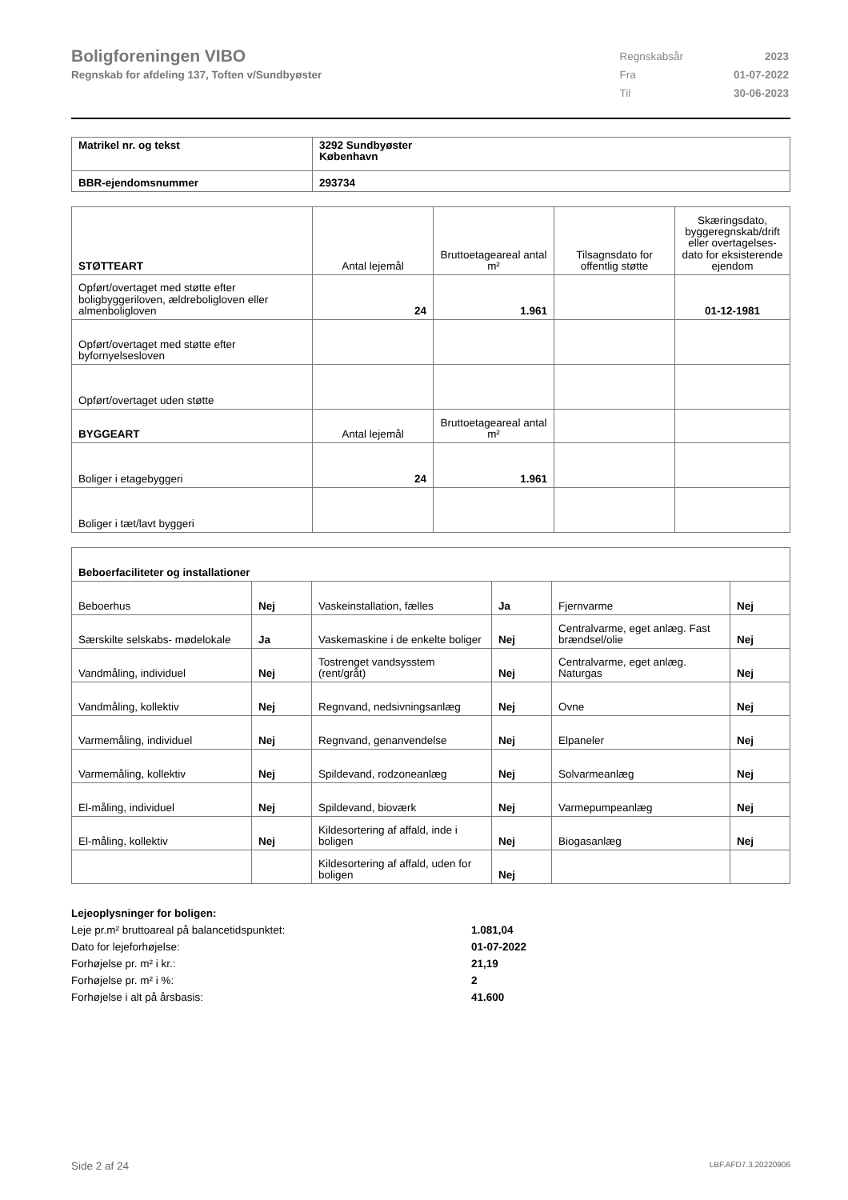Boligforeningen VIBO
Regnskab for afdeling 137, Toften v/Sundbyøster
| Regnskabsår | 2023 |
| Fra | 01-07-2022 |
| Til | 30-06-2023 |
| Matrikel nr. og tekst | 3292 Sundbyøster København |
| BBR-ejendomsnummer | 293734 |
| STØTTEART | Antal lejemål | Bruttoetageareal antal m² | Tilsagnsdato for offentlig støtte | Skæringsdato, byggeregnskab/drift eller overtagelses-dato for eksisterende ejendom |
| --- | --- | --- | --- | --- |
| Opført/overtaget med støtte efter boligbyggeriloven, ældreboligloven eller almenboligloven | 24 | 1.961 | | 01-12-1981 |
| Opført/overtaget med støtte efter byfornyelsesloven | | | | |
| Opført/overtaget uden støtte | | | | |
| BYGGEART | Antal lejemål | Bruttoetageareal antal m² | | |
| Boliger i etagebyggeri | 24 | 1.961 | | |
| Boliger i tæt/lavt byggeri | | | | |
| Beboerfaciliteter og installationer | | | | | |
| Beboerhus | Nej | Vaskeinstallation, fælles | Ja | Fjernvarme | Nej |
| Særskilte selskabs- mødelokale | Ja | Vaskemaskine i de enkelte boliger | Nej | Centralvarme, eget anlæg. Fast brændsel/olie | Nej |
| Vandmåling, individuel | Nej | Tostrenget vandsysstem (rent/gråt) | Nej | Centralvarme, eget anlæg. Naturgas | Nej |
| Vandmåling, kollektiv | Nej | Regnvand, nedsivningsanlæg | Nej | Ovne | Nej |
| Varmemåling, individuel | Nej | Regnvand, genanvendelse | Nej | Elpaneler | Nej |
| Varmemåling, kollektiv | Nej | Spildevand, rodzoneanlæg | Nej | Solvarmeanlæg | Nej |
| El-måling, individuel | Nej | Spildevand, bioværk | Nej | Varmepumpeanlæg | Nej |
| El-måling, kollektiv | Nej | Kildesortering af affald, inde i boligen | Nej | Biogasanlæg | Nej |
| | | Kildesortering af affald, uden for boligen | Nej | | |
Lejeoplysninger for boligen:
Leje pr.m² bruttoareal på balancetidspunktet: 1.081,04
Dato for lejeforhøjelse: 01-07-2022
Forhøjelse pr. m² i kr.: 21,19
Forhøjelse pr. m² i %: 2
Forhøjelse i alt på årsbasis: 41.600
Side 2 af 24 LBF.AFD7.3.20220906